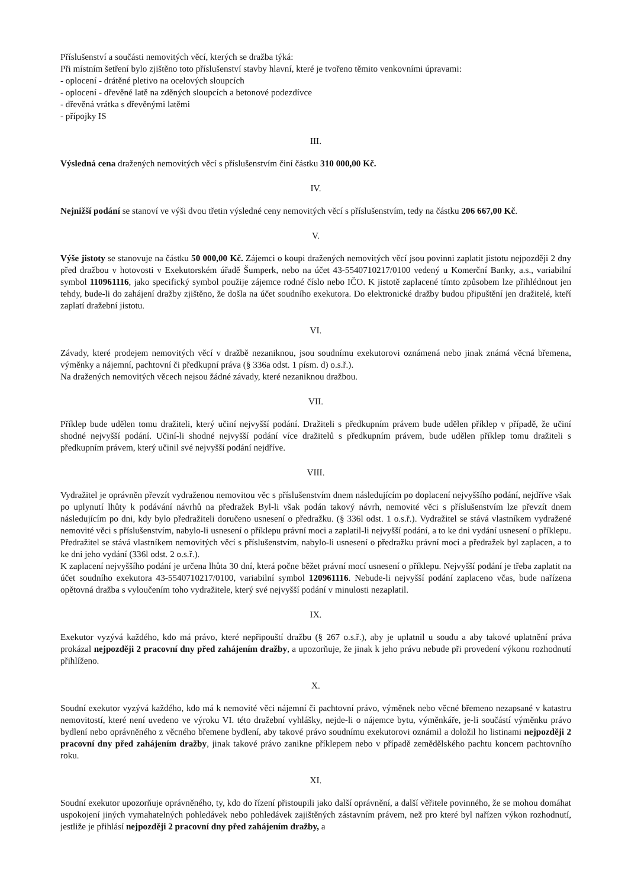Příslušenství a součásti nemovitých věcí, kterých se dražba týká:
Při místním šetření bylo zjištěno toto příslušenství stavby hlavní, které je tvořeno těmito venkovními úpravami:
- oplocení - drátěné pletivo na ocelových sloupcích
- oplocení - dřevěné latě na zděných sloupcích a betonové podezdívce
- dřevěná vrátka s dřevěnými latěmi
- přípojky IS
III.
Výsledná cena dražených nemovitých věcí s příslušenstvím činí částku 310 000,00 Kč.
IV.
Nejnižší podání se stanoví ve výši dvou třetin výsledné ceny nemovitých věcí s příslušenstvím, tedy na částku 206 667,00 Kč.
V.
Výše jistoty se stanovuje na částku 50 000,00 Kč. Zájemci o koupi dražených nemovitých věcí jsou povinni zaplatit jistotu nejpozději 2 dny před dražbou v hotovosti v Exekutorském úřadě Šumperk, nebo na účet 43-5540710217/0100 vedený u Komerční Banky, a.s., variabilní symbol 110961116, jako specifický symbol použije zájemce rodné číslo nebo IČO. K jistotě zaplacené tímto způsobem lze přihlédnout jen tehdy, bude-li do zahájení dražby zjištěno, že došla na účet soudního exekutora. Do elektronické dražby budou připuštění jen dražitelé, kteří zaplatí dražební jistotu.
VI.
Závady, které prodejem nemovitých věcí v dražbě nezaniknou, jsou soudnímu exekutorovi oznámená nebo jinak známá věcná břemena, výměnky a nájemní, pachtovní či předkupní práva (§ 336a odst. 1 písm. d) o.s.ř.).
Na dražených nemovitých věcech nejsou žádné závady, které nezaniknou dražbou.
VII.
Příklep bude udělen tomu dražiteli, který učiní nejvyšší podání. Dražiteli s předkupním právem bude udělen příklep v případě, že učiní shodné nejvyšší podání. Učiní-li shodné nejvyšší podání více dražitelů s předkupním právem, bude udělen příklep tomu dražiteli s předkupním právem, který učinil své nejvyšší podání nejdříve.
VIII.
Vydražitel je oprávněn převzít vydraženou nemovitou věc s příslušenstvím dnem následujícím po doplacení nejvyššího podání, nejdříve však po uplynutí lhůty k podávání návrhů na předražek Byl-li však podán takový návrh, nemovité věci s příslušenstvím lze převzít dnem následujícím po dni, kdy bylo předražiteli doručeno usnesení o předražku. (§ 336l odst. 1 o.s.ř.). Vydražitel se stává vlastníkem vydražené nemovité věci s příslušenstvím, nabylo-li usnesení o příklepu právní moci a zaplatil-li nejvyšší podání, a to ke dni vydání usnesení o příklepu. Předražitel se stává vlastníkem nemovitých věcí s příslušenstvím, nabylo-li usnesení o předražku právní moci a předražek byl zaplacen, a to ke dni jeho vydání (336l odst. 2 o.s.ř.).
K zaplacení nejvyššího podání je určena lhůta 30 dní, která počne běžet právní mocí usnesení o příklepu. Nejvyšší podání je třeba zaplatit na účet soudního exekutora 43-5540710217/0100, variabilní symbol 120961116. Nebude-li nejvyšší podání zaplaceno včas, bude nařízena opětovná dražba s vyloučením toho vydražitele, který své nejvyšší podání v minulosti nezaplatil.
IX.
Exekutor vyzývá každého, kdo má právo, které nepřipouští dražbu (§ 267 o.s.ř.), aby je uplatnil u soudu a aby takové uplatnění práva prokázal nejpozději 2 pracovní dny před zahájením dražby, a upozorňuje, že jinak k jeho právu nebude při provedení výkonu rozhodnutí přihlíženo.
X.
Soudní exekutor vyzývá každého, kdo má k nemovité věci nájemní či pachtovní právo, výměnek nebo věcné břemeno nezapsané v katastru nemovitostí, které není uvedeno ve výroku VI. této dražební vyhlášky, nejde-li o nájemce bytu, výměnkáře, je-li součástí výměnku právo bydlení nebo oprávněného z věcného břemene bydlení, aby takové právo soudnímu exekutorovi oznámil a doložil ho listinami nejpozději 2 pracovní dny před zahájením dražby, jinak takové právo zanikne příklepem nebo v případě zemědělského pachtu koncem pachtovního roku.
XI.
Soudní exekutor upozorňuje oprávněného, ty, kdo do řízení přistoupili jako další oprávnění, a další věřitele povinného, že se mohou domáhat uspokojení jiných vymahatelných pohledávek nebo pohledávek zajištěných zástavním právem, než pro které byl nařízen výkon rozhodnutí, jestliže je přihlásí nejpozději 2 pracovní dny před zahájením dražby, a